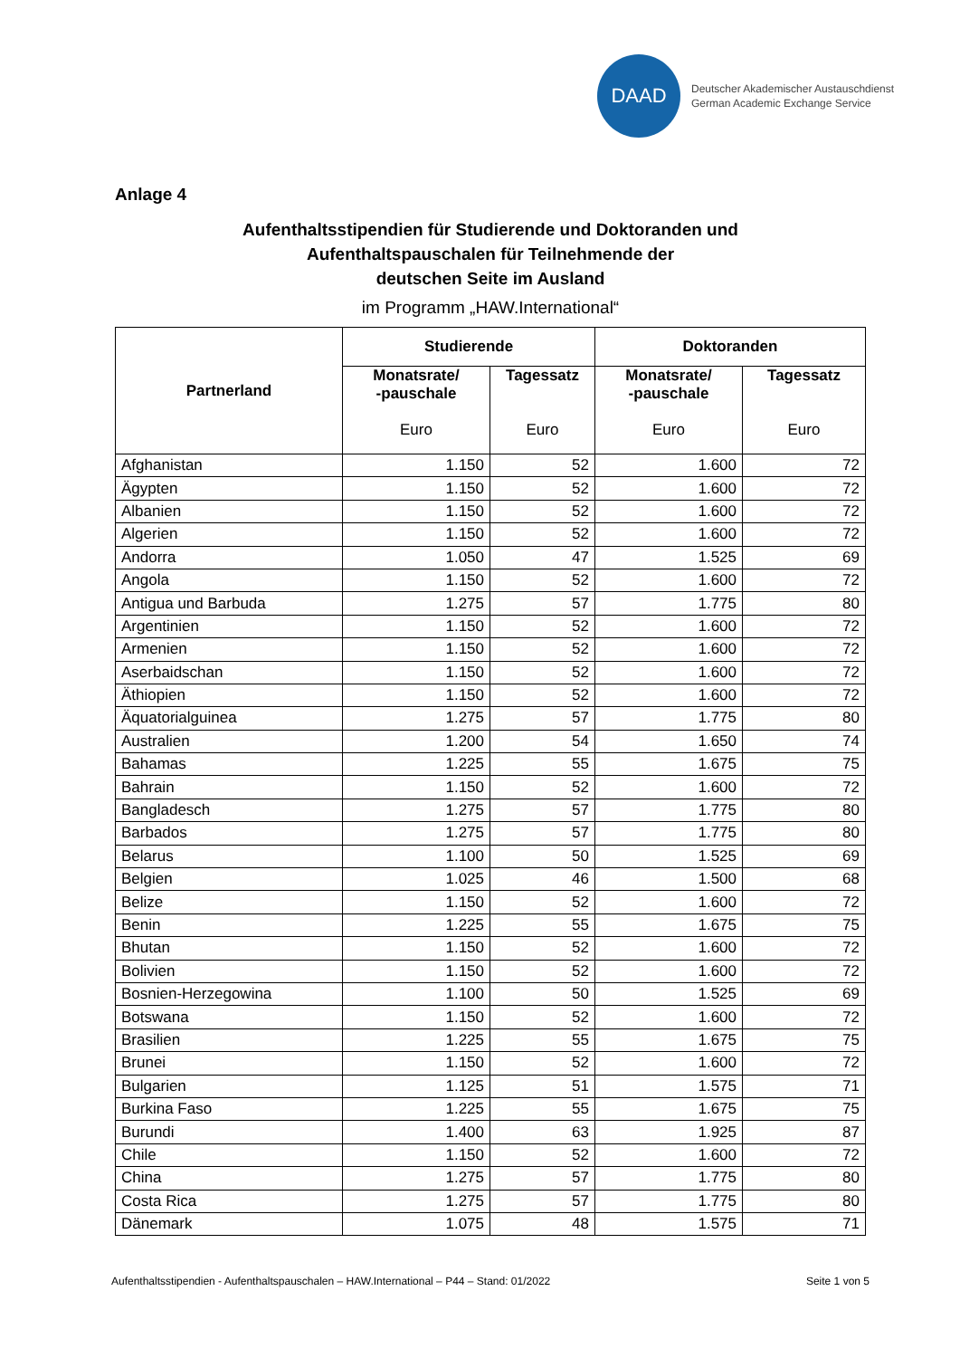DAAD
Deutscher Akademischer Austauschdienst
German Academic Exchange Service
Anlage 4
Aufenthaltsstipendien für Studierende und Doktoranden und
Aufenthaltspauschalen für Teilnehmende der
deutschen Seite im Ausland
im Programm „HAW.International“
| Partnerland | Studierende | | Doktoranden | |
| --- | --- | --- | --- | --- |
| | Monatsrate/ -pauschale Euro | Tagessatz Euro | Monatsrate/ -pauschale Euro | Tagessatz Euro |
| Afghanistan | 1.150 | 52 | 1.600 | 72 |
| Ägypten | 1.150 | 52 | 1.600 | 72 |
| Albanien | 1.150 | 52 | 1.600 | 72 |
| Algerien | 1.150 | 52 | 1.600 | 72 |
| Andorra | 1.050 | 47 | 1.525 | 69 |
| Angola | 1.150 | 52 | 1.600 | 72 |
| Antigua und Barbuda | 1.275 | 57 | 1.775 | 80 |
| Argentinien | 1.150 | 52 | 1.600 | 72 |
| Armenien | 1.150 | 52 | 1.600 | 72 |
| Aserbaidschan | 1.150 | 52 | 1.600 | 72 |
| Äthiopien | 1.150 | 52 | 1.600 | 72 |
| Äquatorialguinea | 1.275 | 57 | 1.775 | 80 |
| Australien | 1.200 | 54 | 1.650 | 74 |
| Bahamas | 1.225 | 55 | 1.675 | 75 |
| Bahrain | 1.150 | 52 | 1.600 | 72 |
| Bangladesch | 1.275 | 57 | 1.775 | 80 |
| Barbados | 1.275 | 57 | 1.775 | 80 |
| Belarus | 1.100 | 50 | 1.525 | 69 |
| Belgien | 1.025 | 46 | 1.500 | 68 |
| Belize | 1.150 | 52 | 1.600 | 72 |
| Benin | 1.225 | 55 | 1.675 | 75 |
| Bhutan | 1.150 | 52 | 1.600 | 72 |
| Bolivien | 1.150 | 52 | 1.600 | 72 |
| Bosnien-Herzegowina | 1.100 | 50 | 1.525 | 69 |
| Botswana | 1.150 | 52 | 1.600 | 72 |
| Brasilien | 1.225 | 55 | 1.675 | 75 |
| Brunei | 1.150 | 52 | 1.600 | 72 |
| Bulgarien | 1.125 | 51 | 1.575 | 71 |
| Burkina Faso | 1.225 | 55 | 1.675 | 75 |
| Burundi | 1.400 | 63 | 1.925 | 87 |
| Chile | 1.150 | 52 | 1.600 | 72 |
| China | 1.275 | 57 | 1.775 | 80 |
| Costa Rica | 1.275 | 57 | 1.775 | 80 |
| Dänemark | 1.075 | 48 | 1.575 | 71 |
Aufenthaltsstipendien - Aufenthaltspauschalen – HAW.International – P44 – Stand: 01/2022 Seite 1 von 5